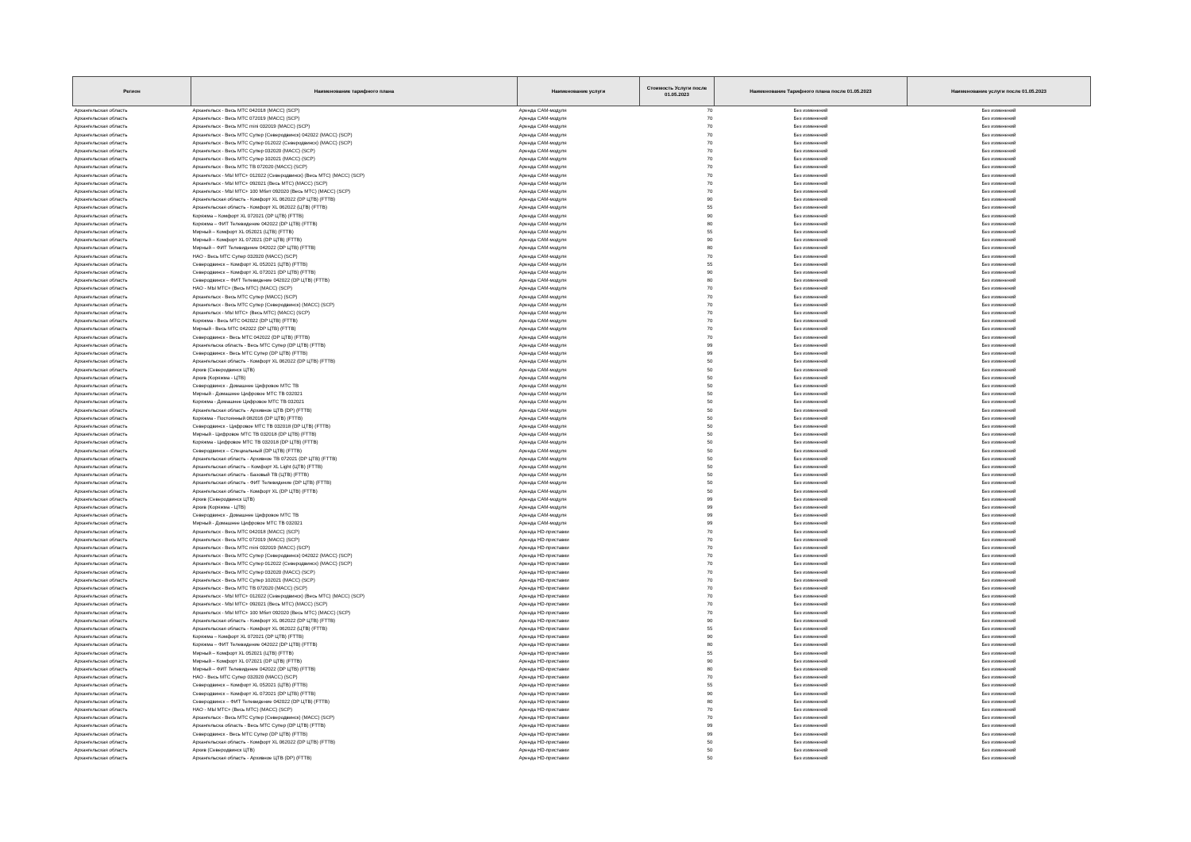| Регион | Наименование тарифного плана | Наименование услуги | Стоимость Услуги после 01.05.2023 | Наименование Тарифного плана после 01.05.2023 | Наименование услуги после 01.05.2023 |
| --- | --- | --- | --- | --- | --- |
| Архангельская область | Архангельск - Весь МТС 042018 (МАСС) (SCP) | Аренда CAM-модуля | 70 | Без изменений | Без изменений |
| Архангельская область | Архангельск - Весь МТС 072019 (МАСС) (SCP) | Аренда CAM-модуля | 70 | Без изменений | Без изменений |
| Архангельская область | Архангельск - Весь МТС mini 032019 (МАСС) (SCP) | Аренда CAM-модуля | 70 | Без изменений | Без изменений |
| Архангельская область | Архангельск - Весь МТС Супер (Северодвинск) 042022 (МАСС) (SCP) | Аренда CAM-модуля | 70 | Без изменений | Без изменений |
| Архангельская область | Архангельск - Весь МТС Супер 012022 (Северодвинск) (МАСС) (SCP) | Аренда CAM-модуля | 70 | Без изменений | Без изменений |
| Архангельская область | Архангельск - Весь МТС Супер 032020 (МАСС) (SCP) | Аренда CAM-модуля | 70 | Без изменений | Без изменений |
| Архангельская область | Архангельск - Весь МТС Супер 102021 (МАСС) (SCP) | Аренда CAM-модуля | 70 | Без изменений | Без изменений |
| Архангельская область | Архангельск - Весь МТС ТВ 072020 (МАСС) (SCP) | Аренда CAM-модуля | 70 | Без изменений | Без изменений |
| Архангельская область | Архангельск - МЫ МТС+ 012022 (Северодвинск) (Весь МТС) (МАСС) (SCP) | Аренда CAM-модуля | 70 | Без изменений | Без изменений |
| Архангельская область | Архангельск - МЫ МТС+ 092021 (Весь МТС) (МАСС) (SCP) | Аренда CAM-модуля | 70 | Без изменений | Без изменений |
| Архангельская область | Архангельск - МЫ МТС+ 100 Мбит 092020 (Весь МТС) (МАСС) (SCP) | Аренда CAM-модуля | 70 | Без изменений | Без изменений |
| Архангельская область | Архангельская область - Комфорт XL 062022 (DP ЦТВ) (FTTB) | Аренда CAM-модуля | 90 | Без изменений | Без изменений |
| Архангельская область | Архангельская область - Комфорт XL 062022 (ЦТВ) (FTTB) | Аренда CAM-модуля | 55 | Без изменений | Без изменений |
| Архангельская область | Коряжма – Комфорт XL 072021 (DP ЦТВ) (FTTB) | Аренда CAM-модуля | 90 | Без изменений | Без изменений |
| Архангельская область | Коряжма – ФИТ Телевидение 042022 (DP ЦТВ) (FTTB) | Аренда CAM-модуля | 80 | Без изменений | Без изменений |
| Архангельская область | Мирный – Комфорт XL 052021 (ЦТВ) (FTTB) | Аренда CAM-модуля | 55 | Без изменений | Без изменений |
| Архангельская область | Мирный – Комфорт XL 072021 (DP ЦТВ) (FTTB) | Аренда CAM-модуля | 90 | Без изменений | Без изменений |
| Архангельская область | Мирный – ФИТ Телевидение 042022 (DP ЦТВ) (FTTB) | Аренда CAM-модуля | 80 | Без изменений | Без изменений |
| Архангельская область | НАО - Весь МТС Супер 032020 (МАСС) (SCP) | Аренда CAM-модуля | 70 | Без изменений | Без изменений |
| Архангельская область | Северодвинск – Комфорт XL 052021 (ЦТВ) (FTTB) | Аренда CAM-модуля | 55 | Без изменений | Без изменений |
| Архангельская область | Северодвинск – Комфорт XL 072021 (DP ЦТВ) (FTTB) | Аренда CAM-модуля | 90 | Без изменений | Без изменений |
| Архангельская область | Северодвинск – ФИТ Телевидение 042022 (DP ЦТВ) (FTTB) | Аренда CAM-модуля | 80 | Без изменений | Без изменений |
| Архангельская область | НАО - МЫ МТС+ (Весь МТС) (МАСС) (SCP) | Аренда CAM-модуля | 70 | Без изменений | Без изменений |
| Архангельская область | Архангельск - Весь МТС Супер (МАСС) (SCP) | Аренда CAM-модуля | 70 | Без изменений | Без изменений |
| Архангельская область | Архангельск - Весь МТС Супер (Северодвинск) (МАСС) (SCP) | Аренда CAM-модуля | 70 | Без изменений | Без изменений |
| Архангельская область | Архангельск - МЫ МТС+ (Весь МТС) (МАСС) (SCP) | Аренда CAM-модуля | 70 | Без изменений | Без изменений |
| Архангельская область | Коряжма - Весь МТС 042022 (DP ЦТВ) (FTTB) | Аренда CAM-модуля | 70 | Без изменений | Без изменений |
| Архангельская область | Мирный - Весь МТС 042022 (DP ЦТВ) (FTTB) | Аренда CAM-модуля | 70 | Без изменений | Без изменений |
| Архангельская область | Северодвинск - Весь МТС 042022 (DP ЦТВ) (FTTB) | Аренда CAM-модуля | 70 | Без изменений | Без изменений |
| Архангельская область | Архангельска область - Весь МТС Супер (DP ЦТВ) (FTTB) | Аренда CAM-модуля | 99 | Без изменений | Без изменений |
| Архангельская область | Северодвинск - Весь МТС Супер (DP ЦТВ) (FTTB) | Аренда CAM-модуля | 99 | Без изменений | Без изменений |
| Архангельская область | Архангельская область - Комфорт XL 062022 (DP ЦТВ) (FTTB) | Аренда CAM-модуля | 50 | Без изменений | Без изменений |
| Архангельская область | Архив (Северодвинск ЦТВ) | Аренда CAM-модуля | 50 | Без изменений | Без изменений |
| Архангельская область | Архив (Коряжма - ЦТВ) | Аренда CAM-модуля | 50 | Без изменений | Без изменений |
| Архангельская область | Северодвинск - Домашнее Цифровое МТС ТВ | Аренда CAM-модуля | 50 | Без изменений | Без изменений |
| Архангельская область | Мирный - Домашнее Цифровое МТС ТВ 032021 | Аренда CAM-модуля | 50 | Без изменений | Без изменений |
| Архангельская область | Коряжма - Домашнее Цифровое МТС ТВ 032021 | Аренда CAM-модуля | 50 | Без изменений | Без изменений |
| Архангельская область | Архангельская область - Архивное ЦТВ (DP) (FTTB) | Аренда CAM-модуля | 50 | Без изменений | Без изменений |
| Архангельская область | Коряжма - Постоянный 082016 (DP ЦТВ) (FTTB) | Аренда CAM-модуля | 50 | Без изменений | Без изменений |
| Архангельская область | Северодвинск - Цифровое МТС ТВ 032018 (DP ЦТВ) (FTTB) | Аренда CAM-модуля | 50 | Без изменений | Без изменений |
| Архангельская область | Мирный - Цифровое МТС ТВ 032018 (DP ЦТВ) (FTTB) | Аренда CAM-модуля | 50 | Без изменений | Без изменений |
| Архангельская область | Коряжма - Цифровое МТС ТВ 032018 (DP ЦТВ) (FTTB) | Аренда CAM-модуля | 50 | Без изменений | Без изменений |
| Архангельская область | Северодвинск – Специальный (DP ЦТВ) (FTTB) | Аренда CAM-модуля | 50 | Без изменений | Без изменений |
| Архангельская область | Архангельская область - Архивное ТВ 072021 (DP ЦТВ) (FTTB) | Аренда CAM-модуля | 50 | Без изменений | Без изменений |
| Архангельская область | Архангельская область – Комфорт XL Light (ЦТВ) (FTTB) | Аренда CAM-модуля | 50 | Без изменений | Без изменений |
| Архангельская область | Архангельская область - Базовый ТВ (ЦТВ) (FTTB) | Аренда CAM-модуля | 50 | Без изменений | Без изменений |
| Архангельская область | Архангельская область - ФИТ Телевидение (DP ЦТВ) (FTTB) | Аренда CAM-модуля | 50 | Без изменений | Без изменений |
| Архангельская область | Архангельская область - Комфорт XL (DP ЦТВ) (FTTB) | Аренда CAM-модуля | 50 | Без изменений | Без изменений |
| Архангельская область | Архив (Северодвинск ЦТВ) | Аренда CAM-модуля | 99 | Без изменений | Без изменений |
| Архангельская область | Архив (Коряжма - ЦТВ) | Аренда CAM-модуля | 99 | Без изменений | Без изменений |
| Архангельская область | Северодвинск - Домашнее Цифровое МТС ТВ | Аренда CAM-модуля | 99 | Без изменений | Без изменений |
| Архангельская область | Мирный - Домашнее Цифровое МТС ТВ 032021 | Аренда CAM-модуля | 99 | Без изменений | Без изменений |
| Архангельская область | Архангельск - Весь МТС 042018 (МАСС) (SCP) | Аренда HD-приставки | 70 | Без изменений | Без изменений |
| Архангельская область | Архангельск - Весь МТС 072019 (МАСС) (SCP) | Аренда HD-приставки | 70 | Без изменений | Без изменений |
| Архангельская область | Архангельск - Весь МТС mini 032019 (МАСС) (SCP) | Аренда HD-приставки | 70 | Без изменений | Без изменений |
| Архангельская область | Архангельск - Весь МТС Супер (Северодвинск) 042022 (МАСС) (SCP) | Аренда HD-приставки | 70 | Без изменений | Без изменений |
| Архангельская область | Архангельск - Весь МТС Супер 012022 (Северодвинск) (МАСС) (SCP) | Аренда HD-приставки | 70 | Без изменений | Без изменений |
| Архангельская область | Архангельск - Весь МТС Супер 032020 (МАСС) (SCP) | Аренда HD-приставки | 70 | Без изменений | Без изменений |
| Архангельская область | Архангельск - Весь МТС Супер 102021 (МАСС) (SCP) | Аренда HD-приставки | 70 | Без изменений | Без изменений |
| Архангельская область | Архангельск - Весь МТС ТВ 072020 (МАСС) (SCP) | Аренда HD-приставки | 70 | Без изменений | Без изменений |
| Архангельская область | Архангельск - МЫ МТС+ 012022 (Северодвинск) (Весь МТС) (МАСС) (SCP) | Аренда HD-приставки | 70 | Без изменений | Без изменений |
| Архангельская область | Архангельск - МЫ МТС+ 092021 (Весь МТС) (МАСС) (SCP) | Аренда HD-приставки | 70 | Без изменений | Без изменений |
| Архангельская область | Архангельск - МЫ МТС+ 100 Мбит 092020 (Весь МТС) (МАСС) (SCP) | Аренда HD-приставки | 70 | Без изменений | Без изменений |
| Архангельская область | Архангельская область - Комфорт XL 062022 (DP ЦТВ) (FTTB) | Аренда HD-приставки | 90 | Без изменений | Без изменений |
| Архангельская область | Архангельская область - Комфорт XL 062022 (ЦТВ) (FTTB) | Аренда HD-приставки | 55 | Без изменений | Без изменений |
| Архангельская область | Коряжма – Комфорт XL 072021 (DP ЦТВ) (FTTB) | Аренда HD-приставки | 90 | Без изменений | Без изменений |
| Архангельская область | Коряжма – ФИТ Телевидение 042022 (DP ЦТВ) (FTTB) | Аренда HD-приставки | 80 | Без изменений | Без изменений |
| Архангельская область | Мирный – Комфорт XL 052021 (ЦТВ) (FTTB) | Аренда HD-приставки | 55 | Без изменений | Без изменений |
| Архангельская область | Мирный – Комфорт XL 072021 (DP ЦТВ) (FTTB) | Аренда HD-приставки | 90 | Без изменений | Без изменений |
| Архангельская область | Мирный – ФИТ Телевидение 042022 (DP ЦТВ) (FTTB) | Аренда HD-приставки | 80 | Без изменений | Без изменений |
| Архангельская область | НАО - Весь МТС Супер 032020 (МАСС) (SCP) | Аренда HD-приставки | 70 | Без изменений | Без изменений |
| Архангельская область | Северодвинск – Комфорт XL 052021 (ЦТВ) (FTTB) | Аренда HD-приставки | 55 | Без изменений | Без изменений |
| Архангельская область | Северодвинск – Комфорт XL 072021 (DP ЦТВ) (FTTB) | Аренда HD-приставки | 90 | Без изменений | Без изменений |
| Архангельская область | Северодвинск – ФИТ Телевидение 042022 (DP ЦТВ) (FTTB) | Аренда HD-приставки | 80 | Без изменений | Без изменений |
| Архангельская область | НАО - МЫ МТС+ (Весь МТС) (МАСС) (SCP) | Аренда HD-приставки | 70 | Без изменений | Без изменений |
| Архангельская область | Архангельск - Весь МТС Супер (Северодвинск) (МАСС) (SCP) | Аренда HD-приставки | 70 | Без изменений | Без изменений |
| Архангельская область | Архангельска область - Весь МТС Супер (DP ЦТВ) (FTTB) | Аренда HD-приставки | 99 | Без изменений | Без изменений |
| Архангельская область | Северодвинск - Весь МТС Супер (DP ЦТВ) (FTTB) | Аренда HD-приставки | 99 | Без изменений | Без изменений |
| Архангельская область | Архангельская область - Комфорт XL 062022 (DP ЦТВ) (FTTB) | Аренда HD-приставки | 50 | Без изменений | Без изменений |
| Архангельская область | Архив (Северодвинск ЦТВ) | Аренда HD-приставки | 50 | Без изменений | Без изменений |
| Архангельская область | Архангельская область - Архивное ЦТВ (DP) (FTTB) | Аренда HD-приставки | 50 | Без изменений | Без изменений |